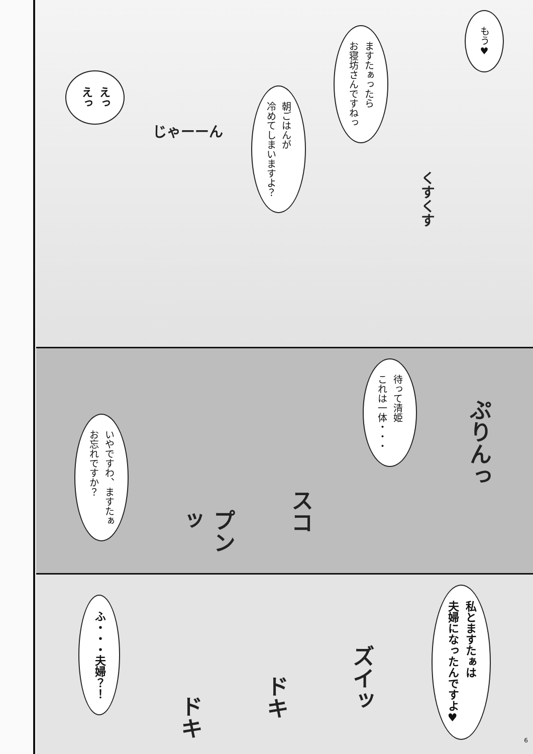もう♥
くすくす
ますたぁったら
お寝坊さんですねっ
朝ごはんが
冷めてしまいますよ？
じゃーーん
えっ
えっ
ぷりんっ
待って清姫
これは一体・・・
スコ
プンッ
いやですわ、ますたぁ
お忘れですか？
私とますたぁは
夫婦になったんですよ♥
ズイッ
ドキ
ドキ
ふ・・・夫婦？！
6